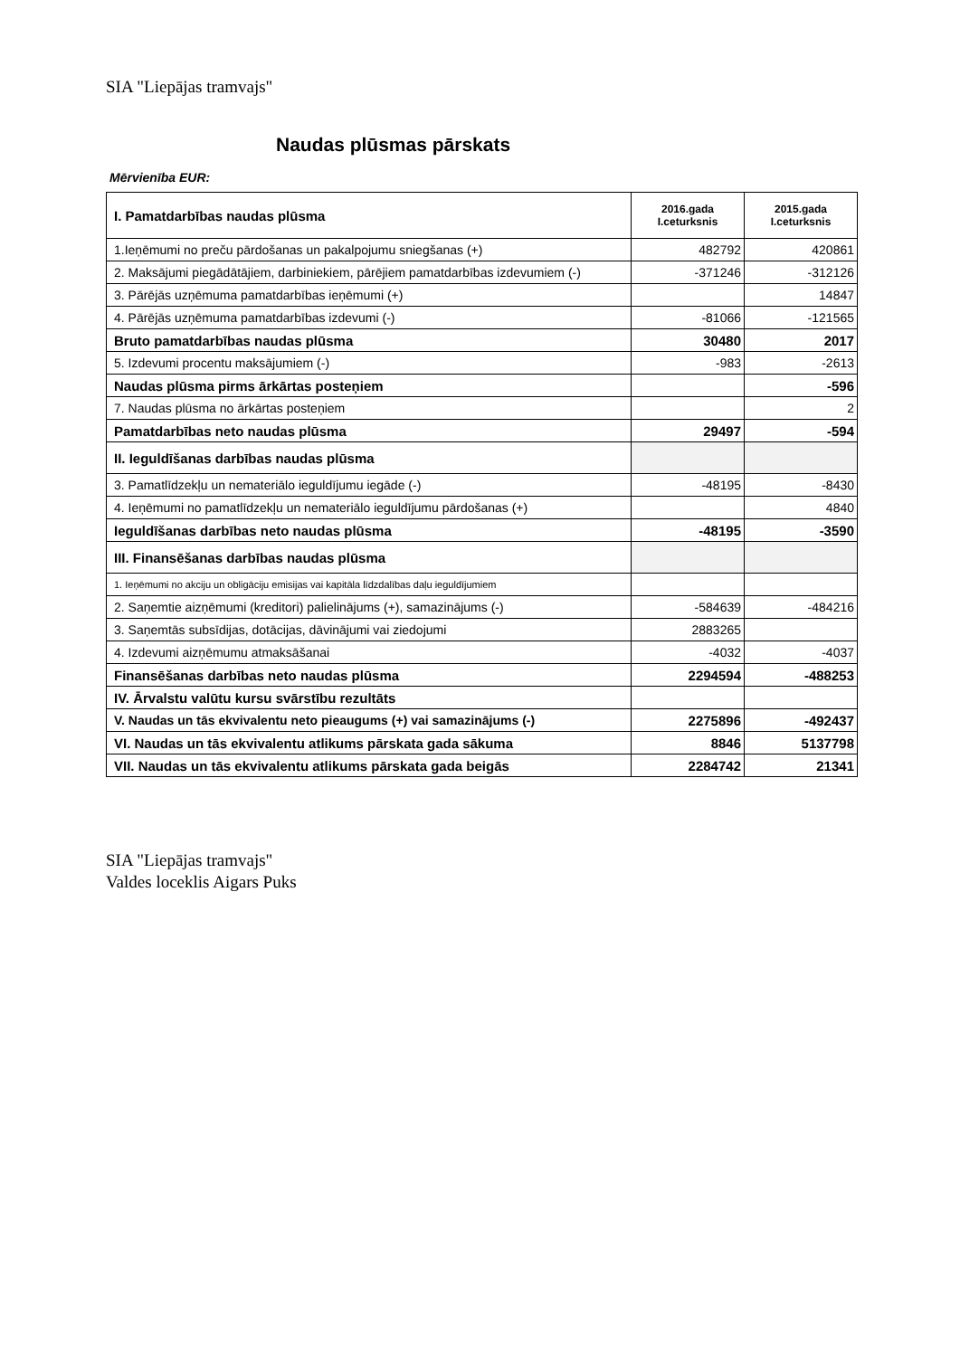SIA "Liepājas tramvajs"
Naudas plūsmas pārskats
Mērvienība EUR:
| I. Pamatdarbības naudas plūsma | 2016.gada I.ceturksnis | 2015.gada I.ceturksnis |
| --- | --- | --- |
| 1.Ieņēmumi no preču pārdošanas un pakalpojumu sniegšanas (+) | 482792 | 420861 |
| 2. Maksājumi piegādātājiem, darbiniekiem, pārējiem pamatdarbības izdevumiem (-) | -371246 | -312126 |
| 3. Pārējās uzņēmuma pamatdarbības ieņēmumi (+) | | 14847 |
| 4. Pārējās uzņēmuma pamatdarbības izdevumi (-) | -81066 | -121565 |
| Bruto pamatdarbības naudas plūsma | 30480 | 2017 |
| 5. Izdevumi procentu maksājumiem (-) | -983 | -2613 |
| Naudas plūsma pirms ārkārtas posteņiem | | -596 |
| 7. Naudas plūsma no ārkārtas posteņiem | | 2 |
| Pamatdarbības neto naudas plūsma | 29497 | -594 |
| II. Ieguldīšanas darbības naudas plūsma | | |
| 3. Pamatlīdzekļu un nemateriālo ieguldījumu iegāde (-) | -48195 | -8430 |
| 4. Ieņēmumi no pamatlīdzekļu un nemateriālo ieguldījumu pārdošanas (+) | | 4840 |
| Ieguldīšanas darbības neto naudas plūsma | -48195 | -3590 |
| III. Finansēšanas darbības naudas plūsma | | |
| 1. Ieņēmumi no akciju un obligāciju emisijas vai kapitāla līdzdalības daļu ieguldījumiem | | |
| 2. Saņemtie aizņēmumi (kreditori) palielinājums (+), samazinājums (-) | -584639 | -484216 |
| 3. Saņemtās subsīdijas, dotācijas, dāvinājumi vai ziedojumi | 2883265 | |
| 4. Izdevumi aizņēmumu atmaksāšanai | -4032 | -4037 |
| Finansēšanas darbības neto naudas plūsma | 2294594 | -488253 |
| IV. Ārvalstu valūtu kursu svārstību rezultāts | | |
| V. Naudas un tās ekvivalentu neto pieaugums (+) vai samazinājums (-) | 2275896 | -492437 |
| VI. Naudas un tās ekvivalentu atlikums pārskata gada sākuma | 8846 | 5137798 |
| VII. Naudas un tās ekvivalentu atlikums pārskata gada beigās | 2284742 | 21341 |
SIA "Liepājas tramvajs"
Valdes loceklis Aigars Puks